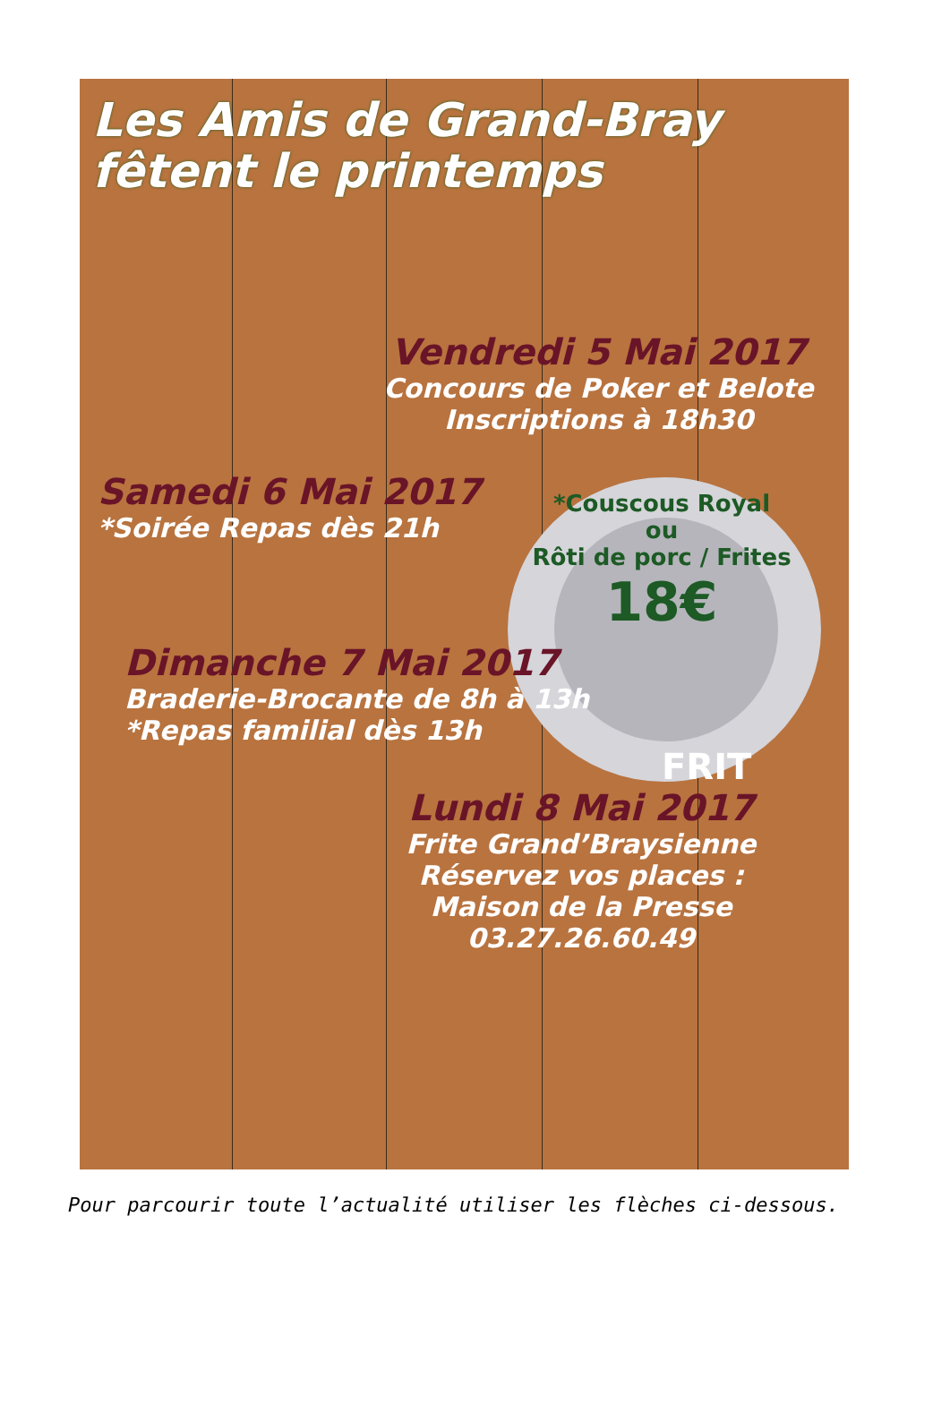Les Amis de Grand-Bray
fêtent le printemps
Vendredi 5 Mai 2017
Concours de Poker et Belote
Inscriptions à 18h30
Samedi 6 Mai 2017
*Soirée Repas dès 21h
*Couscous Royal
ou
Rôti de porc / Frites
18€
Dimanche 7 Mai 2017
Braderie-Brocante de 8h à 13h
*Repas familial dès 13h
FRIT
Lundi 8 Mai 2017
Frite Grand’Braysienne
Réservez vos places :
Maison de la Presse
03.27.26.60.49
Pour parcourir toute l’actualité utiliser les flèches ci-dessous.